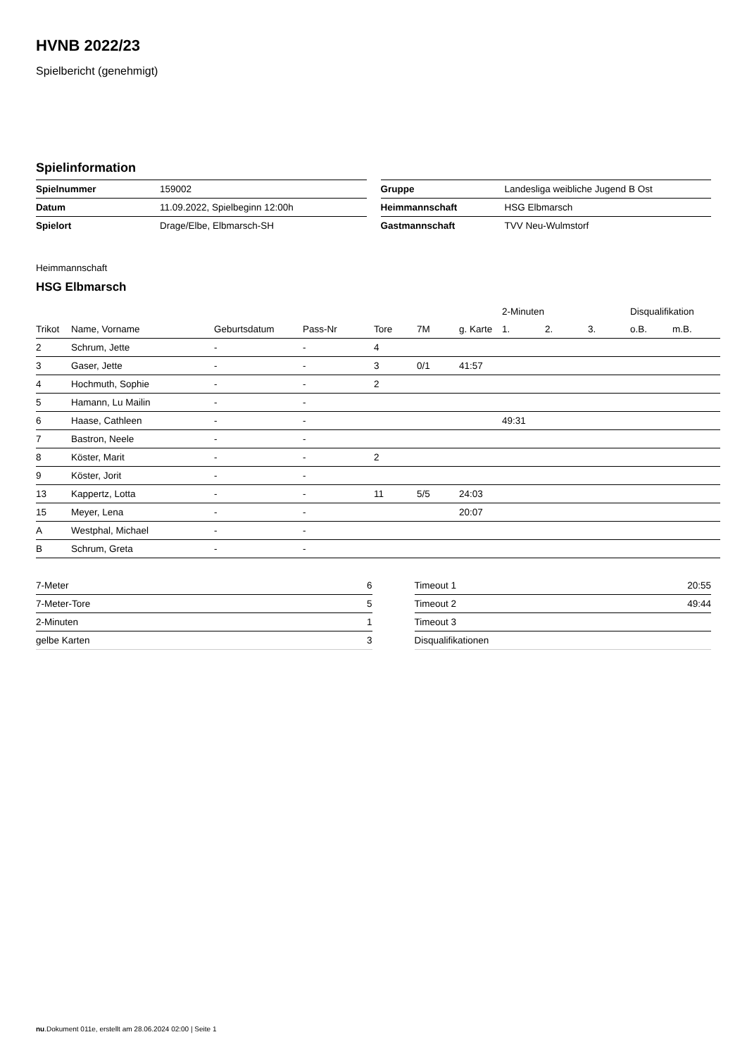HVNB 2022/23
Spielbericht (genehmigt)
Spielinformation
| Spielnummer | 159002 |
| Datum | 11.09.2022, Spielbeginn 12:00h |
| Spielort | Drage/Elbe, Elbmarsch-SH |
| Gruppe | Landesliga weibliche Jugend B Ost |
| Heimmannschaft | HSG Elbmarsch |
| Gastmannschaft | TVV Neu-Wulmstorf |
Heimmannschaft
HSG Elbmarsch
| | | | | | | | 2-Minuten | | | Disqualifikation | |
| --- | --- | --- | --- | --- | --- | --- | --- | --- | --- | --- | --- |
| Trikot | Name, Vorname | Geburtsdatum | Pass-Nr | Tore | 7M | g. Karte | 1. | 2. | 3. | o.B. | m.B. |
| 2 | Schrum, Jette | - | - | 4 | | | | | | | |
| 3 | Gaser, Jette | - | - | 3 | 0/1 | 41:57 | | | | | |
| 4 | Hochmuth, Sophie | - | - | 2 | | | | | | | |
| 5 | Hamann, Lu Mailin | - | - | | | | | | | | |
| 6 | Haase, Cathleen | - | - | | | | 49:31 | | | | |
| 7 | Bastron, Neele | - | - | | | | | | | | |
| 8 | Köster, Marit | - | - | 2 | | | | | | | |
| 9 | Köster, Jorit | - | - | | | | | | | | |
| 13 | Kappertz, Lotta | - | - | 11 | 5/5 | 24:03 | | | | | |
| 15 | Meyer, Lena | - | - | | | 20:07 | | | | | |
| A | Westphal, Michael | - | - | | | | | | | | |
| B | Schrum, Greta | - | - | | | | | | | | |
| 7-Meter | 6 |
| 7-Meter-Tore | 5 |
| 2-Minuten | 1 |
| gelbe Karten | 3 |
| Timeout 1 | 20:55 |
| Timeout 2 | 49:44 |
| Timeout 3 | |
| Disqualifikationen | |
nu.Dokument 011e, erstellt am 28.06.2024 02:00 | Seite 1